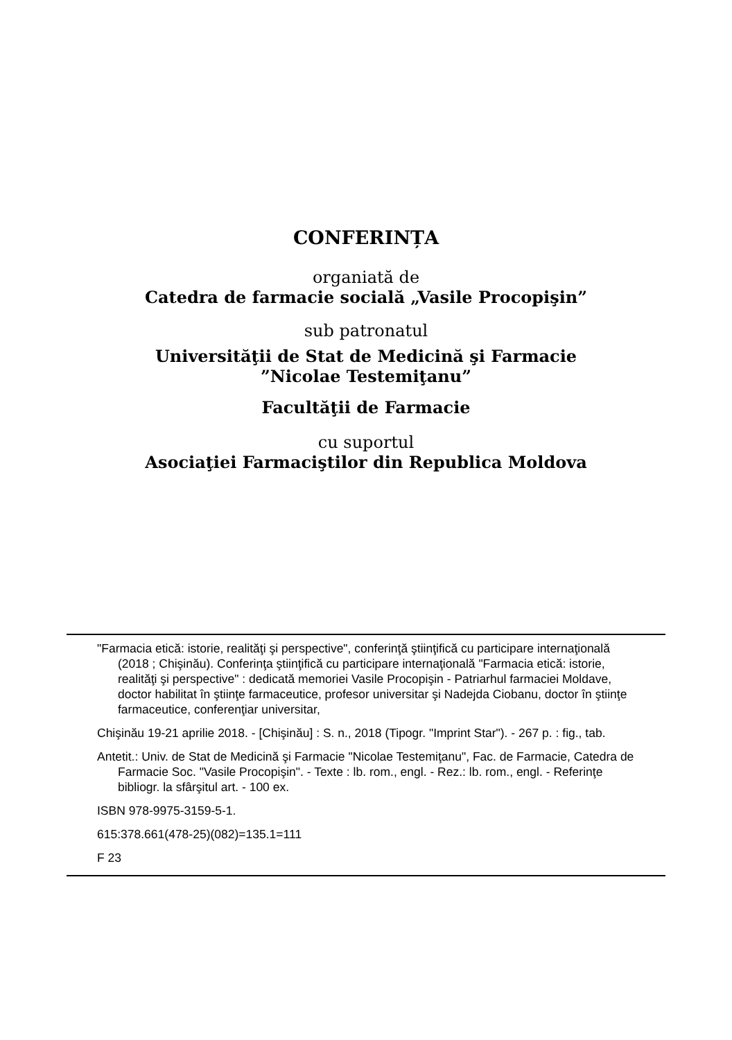CONFERINȚA
organiată de
Catedra de farmacie socială „Vasile Procopişin”
sub patronatul
Universităţii de Stat de Medicină şi Farmacie
”Nicolae Testemiţanu”
Facultăţii de Farmacie
cu suportul
Asociaţiei Farmaciştilor din Republica Moldova
"Farmacia etică: istorie, realităţi şi perspective", conferinţă ştiinţifică cu participare internaţională (2018 ; Chişinău). Conferinţa ştiinţifică cu participare internaţională "Farmacia etică: istorie, realităţi şi perspective" : dedicată memoriei Vasile Procopişin - Patriarhul farmaciei Moldave, doctor habilitat în ştiinţe farmaceutice, profesor universitar şi Nadejda Ciobanu, doctor în ştiinţe farmaceutice, conferenţiar universitar,
Chişinău 19-21 aprilie 2018. - [Chişinău] : S. n., 2018 (Tipogr. "Imprint Star"). - 267 p. : fig., tab.
Antetit.: Univ. de Stat de Medicină şi Farmacie "Nicolae Testemiţanu", Fac. de Farmacie, Catedra de Farmacie Soc. "Vasile Procopişin". - Texte : lb. rom., engl. - Rez.: lb. rom., engl. - Referinţe bibliogr. la sfârşitul art. - 100 ex.
ISBN 978-9975-3159-5-1.
615:378.661(478-25)(082)=135.1=111
F 23